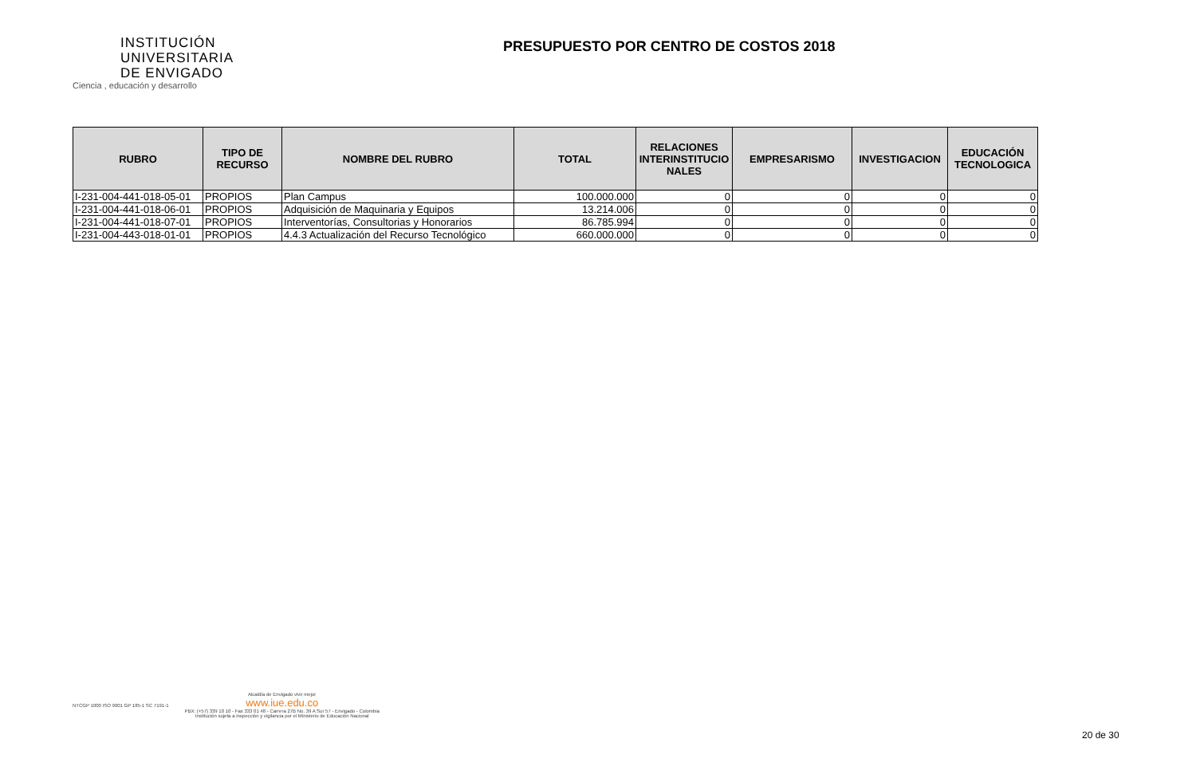INSTITUCIÓN
UNIVERSITARIA
DE ENVIGADO
Ciencia , educación y desarrollo
PRESUPUESTO POR CENTRO DE COSTOS 2018
| RUBRO | TIPO DE RECURSO | NOMBRE DEL RUBRO | TOTAL | RELACIONES INTERINSTITUCIO NALES | EMPRESARISMO | INVESTIGACION | EDUCACIÓN TECNOLOGICA |
| --- | --- | --- | --- | --- | --- | --- | --- |
| I-231-004-441-018-05-01 | PROPIOS | Plan Campus | 100.000.000 | 0 | 0 | 0 | 0 |
| I-231-004-441-018-06-01 | PROPIOS | Adquisición de Maquinaria y Equipos | 13.214.006 | 0 | 0 | 0 | 0 |
| I-231-004-441-018-07-01 | PROPIOS | Interventorías, Consultorias y Honorarios | 86.785.994 | 0 | 0 | 0 | 0 |
| I-231-004-443-018-01-01 | PROPIOS | 4.4.3 Actualización del Recurso Tecnológico | 660.000.000 | 0 | 0 | 0 | 0 |
NTCGP 1000 ISO 9001 GP 185-1 SC 7191-1
Alcaldía de Envigado vivir mejor
www.iue.edu.co
PBX: (+57) 339 10 10 - Fax 333 01 48 - Carrera 27B No. 39 A Sur 57 - Envigado - Colombia
Institución sujeta a inspección y vigilancia por el Ministerio de Educación Nacional
20 de 30